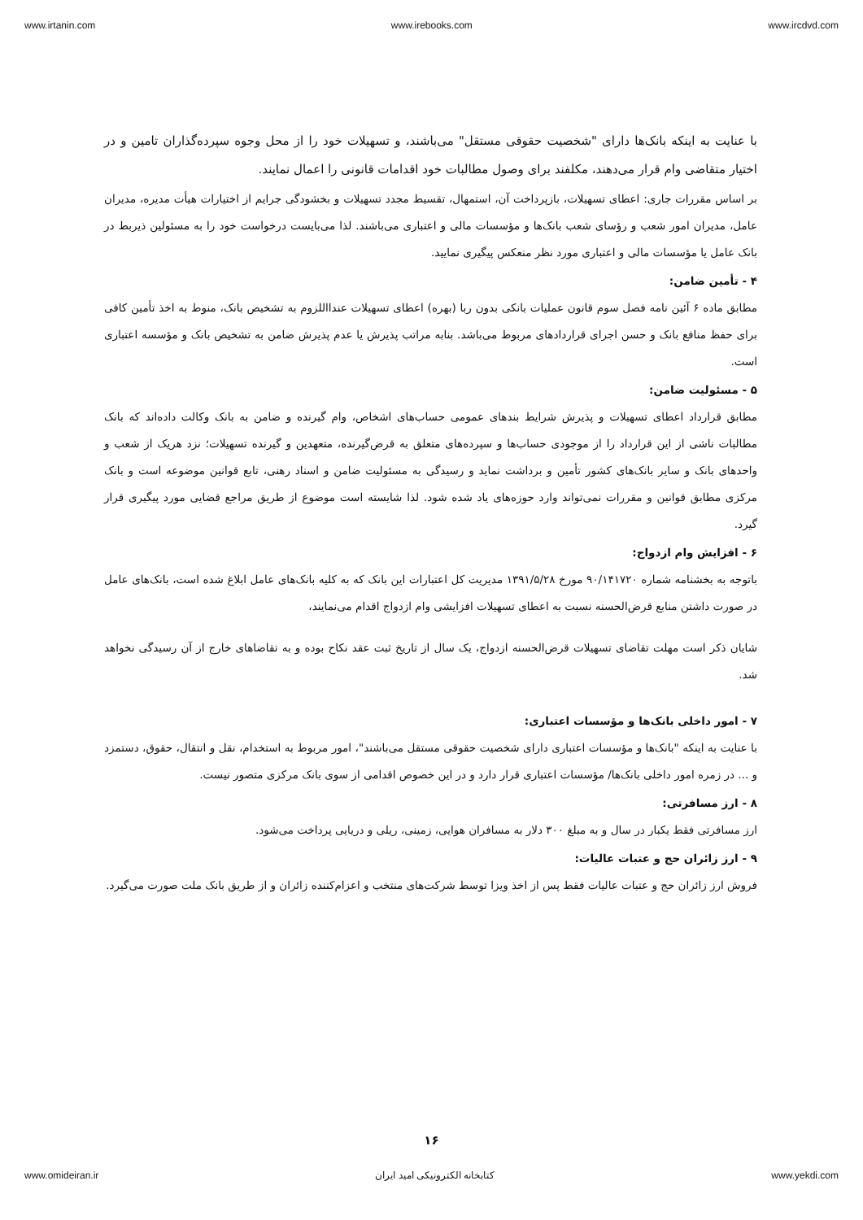www.irtanin.com www.irebooks.com www.ircdvd.com
با عنایت به اینکه بانک‌ها دارای "شخصیت حقوقی مستقل" می‌باشند، و تسهیلات خود را از محل وجوه سپرده‌گذاران تامین و در اختیار متقاضی وام قرار می‌دهند، مکلفند برای وصول مطالبات خود اقدامات قانونی را اعمال نمایند.
بر اساس مقررات جاری: اعطای تسهیلات، بازپرداخت آن، استمهال، تقسیط مجدد تسهیلات و بخشودگی جرایم از اختیارات هیأت مدیره، مدیران عامل، مدیران امور شعب و رؤسای شعب بانک‌ها و مؤسسات مالی و اعتباری می‌باشند. لذا می‌بایست درخواست خود را به مسئولین ذیربط در بانک عامل یا مؤسسات مالی و اعتباری مورد نظر منعکس پیگیری نمایید.
۴ - تأمین ضامن:
مطابق ماده ۶ آئین نامه فصل سوم قانون عملیات بانکی بدون ربا (بهره) اعطای تسهیلات عندااللزوم به تشخیص بانک، منوط به اخذ تأمین کافی برای حفظ منافع بانک و حسن اجرای قراردادهای مربوط می‌باشد. بنابه مراتب پذیرش یا عدم پذیرش ضامن به تشخیص بانک و مؤسسه اعتباری است.
۵ - مسئولیت ضامن:
مطابق قرارداد اعطای تسهیلات و پذیرش شرایط بندهای عمومی حساب‌های اشخاص، وام گیرنده و ضامن به بانک وکالت داده‌اند که بانک مطالبات ناشی از این قرارداد را از موجودی حساب‌ها و سپرده‌های متعلق به قرض‌گیرنده، متعهدین و گیرنده تسهیلات؛ نزد هریک از شعب و واحدهای بانک و سایر بانک‌های کشور تأمین و برداشت نماید و رسیدگی به مسئولیت ضامن و اسناد رهنی، تابع قوانین موضوعه است و بانک مرکزی مطابق قوانین و مقررات نمی‌تواند وارد حوزه‌های یاد شده شود. لذا شایسته است موضوع از طریق مراجع قضایی مورد پیگیری قرار گیرد.
۶ - افزایش وام ازدواج:
باتوجه به بخشنامه شماره ۹۰/۱۴۱۷۲۰ مورخ ۱۳۹۱/۵/۲۸ مدیریت کل اعتبارات این بانک که به کلیه بانک‌های عامل ابلاغ شده است، بانک‌های عامل در صورت داشتن منابع قرض‌الحسنه نسبت به اعطای تسهیلات افزایشی وام ازدواج اقدام می‌نمایند،
شایان ذکر است مهلت تقاضای تسهیلات قرض‌الحسنه ازدواج، یک سال از تاریخ ثبت عقد نکاح بوده و به تقاضاهای خارج از آن رسیدگی نخواهد شد.
۷ - امور داخلی بانک‌ها و مؤسسات اعتباری:
با عنایت به اینکه "بانک‌ها و مؤسسات اعتباری دارای شخصیت حقوقی مستقل می‌باشند"، امور مربوط به استخدام، نقل و انتقال، حقوق، دستمزد و ... در زمره امور داخلی بانک‌ها/ مؤسسات اعتباری قرار دارد و در این خصوص اقدامی از سوی بانک مرکزی متصور نیست.
۸ - ارز مسافرتی:
ارز مسافرتی فقط یکبار در سال و به مبلغ ۳۰۰ دلار به مسافران هوایی، زمینی، ریلی و دریایی پرداخت می‌شود.
۹ - ارز زائران حج و عتبات عالیات:
فروش ارز زائران حج و عتبات عالیات فقط پس از اخذ ویزا توسط شرکت‌های منتخب و اعزام‌کننده زائران و از طریق بانک ملت صورت می‌گیرد.
۱۶
www.omideiran.ir کتابخانه الکترونیکی امید ایران www.yekdi.com